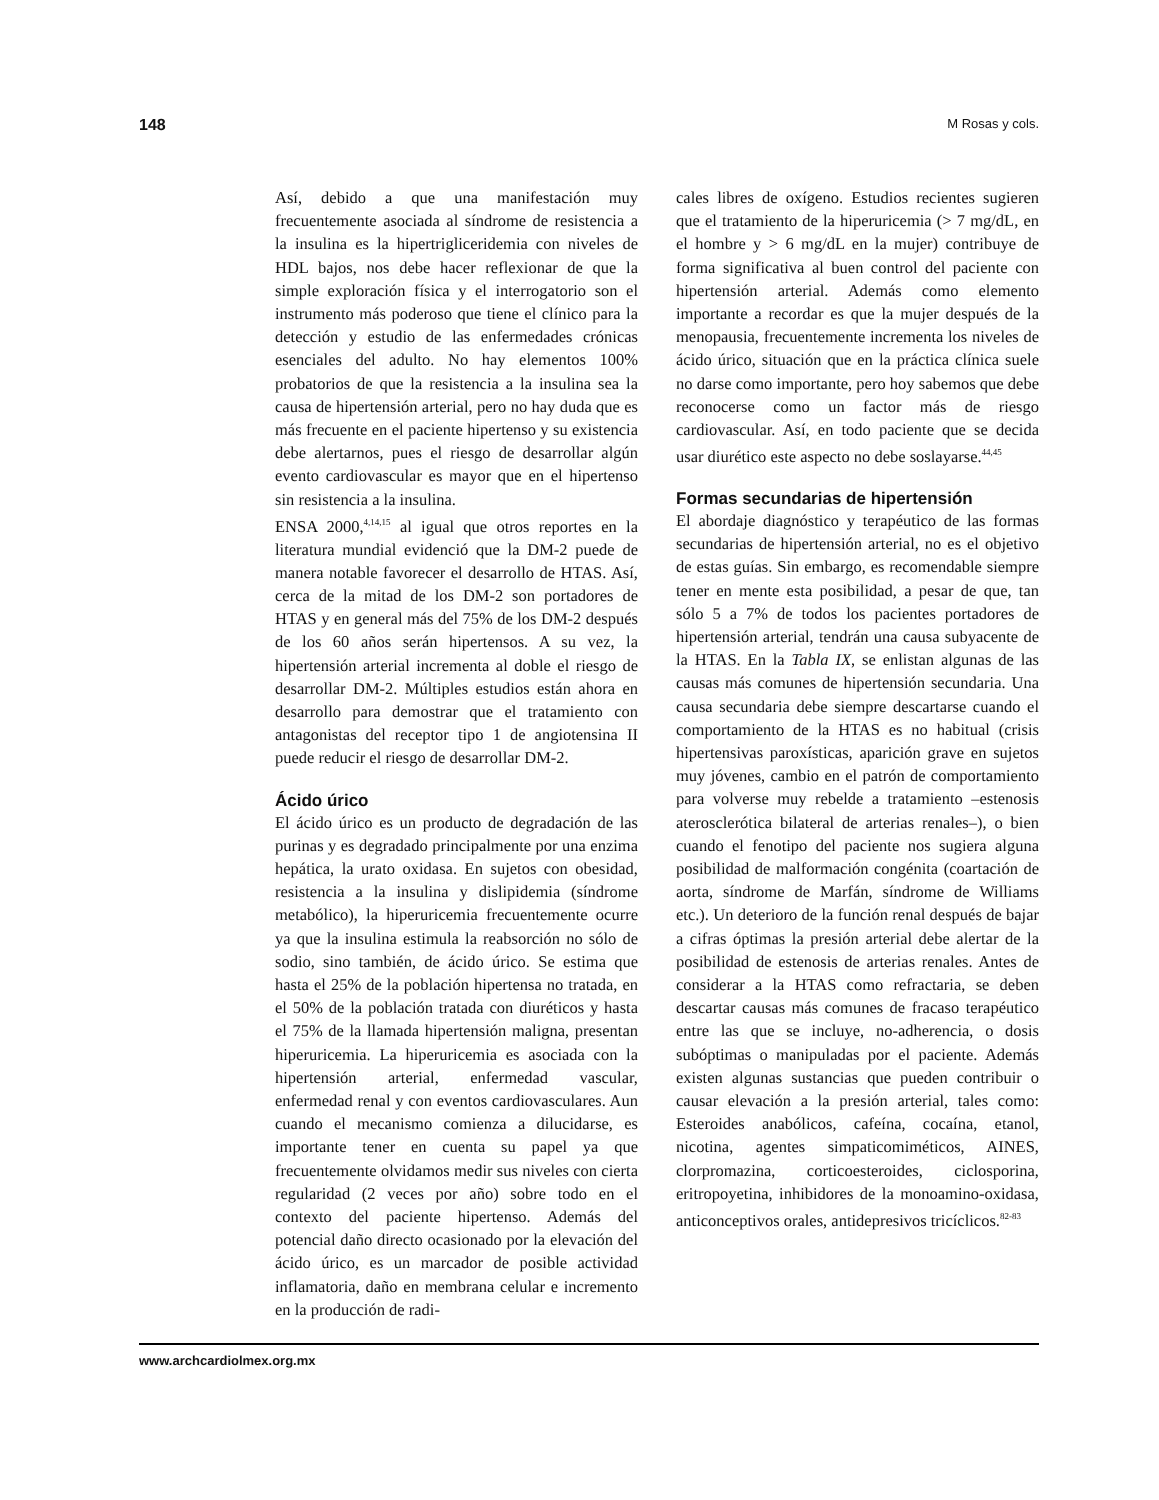148 M Rosas y cols.
Así, debido a que una manifestación muy frecuentemente asociada al síndrome de resistencia a la insulina es la hipertrigliceridemia con niveles de HDL bajos, nos debe hacer reflexionar de que la simple exploración física y el interrogatorio son el instrumento más poderoso que tiene el clínico para la detección y estudio de las enfermedades crónicas esenciales del adulto. No hay elementos 100% probatorios de que la resistencia a la insulina sea la causa de hipertensión arterial, pero no hay duda que es más frecuente en el paciente hipertenso y su existencia debe alertarnos, pues el riesgo de desarrollar algún evento cardiovascular es mayor que en el hipertenso sin resistencia a la insulina.
ENSA 2000,<sup>4,14,15</sup> al igual que otros reportes en la literatura mundial evidenció que la DM-2 puede de manera notable favorecer el desarrollo de HTAS. Así, cerca de la mitad de los DM-2 son portadores de HTAS y en general más del 75% de los DM-2 después de los 60 años serán hipertensos. A su vez, la hipertensión arterial incrementa al doble el riesgo de desarrollar DM-2. Múltiples estudios están ahora en desarrollo para demostrar que el tratamiento con antagonistas del receptor tipo 1 de angiotensina II puede reducir el riesgo de desarrollar DM-2.
Ácido úrico
El ácido úrico es un producto de degradación de las purinas y es degradado principalmente por una enzima hepática, la urato oxidasa. En sujetos con obesidad, resistencia a la insulina y dislipidemia (síndrome metabólico), la hiperuricemia frecuentemente ocurre ya que la insulina estimula la reabsorción no sólo de sodio, sino también, de ácido úrico. Se estima que hasta el 25% de la población hipertensa no tratada, en el 50% de la población tratada con diuréticos y hasta el 75% de la llamada hipertensión maligna, presentan hiperuricemia. La hiperuricemia es asociada con la hipertensión arterial, enfermedad vascular, enfermedad renal y con eventos cardiovasculares. Aun cuando el mecanismo comienza a dilucidarse, es importante tener en cuenta su papel ya que frecuentemente olvidamos medir sus niveles con cierta regularidad (2 veces por año) sobre todo en el contexto del paciente hipertenso. Además del potencial daño directo ocasionado por la elevación del ácido úrico, es un marcador de posible actividad inflamatoria, daño en membrana celular e incremento en la producción de radi-
cales libres de oxígeno. Estudios recientes sugieren que el tratamiento de la hiperuricemia (> 7 mg/dL, en el hombre y > 6 mg/dL en la mujer) contribuye de forma significativa al buen control del paciente con hipertensión arterial. Además como elemento importante a recordar es que la mujer después de la menopausia, frecuentemente incrementa los niveles de ácido úrico, situación que en la práctica clínica suele no darse como importante, pero hoy sabemos que debe reconocerse como un factor más de riesgo cardiovascular. Así, en todo paciente que se decida usar diurético este aspecto no debe soslayarse.<sup>44,45</sup>
Formas secundarias de hipertensión
El abordaje diagnóstico y terapéutico de las formas secundarias de hipertensión arterial, no es el objetivo de estas guías. Sin embargo, es recomendable siempre tener en mente esta posibilidad, a pesar de que, tan sólo 5 a 7% de todos los pacientes portadores de hipertensión arterial, tendrán una causa subyacente de la HTAS. En la Tabla IX, se enlistan algunas de las causas más comunes de hipertensión secundaria. Una causa secundaria debe siempre descartarse cuando el comportamiento de la HTAS es no habitual (crisis hipertensivas paroxísticas, aparición grave en sujetos muy jóvenes, cambio en el patrón de comportamiento para volverse muy rebelde a tratamiento –estenosis aterosclerótica bilateral de arterias renales–), o bien cuando el fenotipo del paciente nos sugiera alguna posibilidad de malformación congénita (coartación de aorta, síndrome de Marfán, síndrome de Williams etc.). Un deterioro de la función renal después de bajar a cifras óptimas la presión arterial debe alertar de la posibilidad de estenosis de arterias renales. Antes de considerar a la HTAS como refractaria, se deben descartar causas más comunes de fracaso terapéutico entre las que se incluye, no-adherencia, o dosis subóptimas o manipuladas por el paciente. Además existen algunas sustancias que pueden contribuir o causar elevación a la presión arterial, tales como: Esteroides anabólicos, cafeína, cocaína, etanol, nicotina, agentes simpaticomiméticos, AINES, clorpromazina, corticoesteroides, ciclosporina, eritropoyetina, inhibidores de la monoamino-oxidasa, anticonceptivos orales, antidepresivos tricíclicos.<sup>82-83</sup>
www.archcardiolmex.org.mx